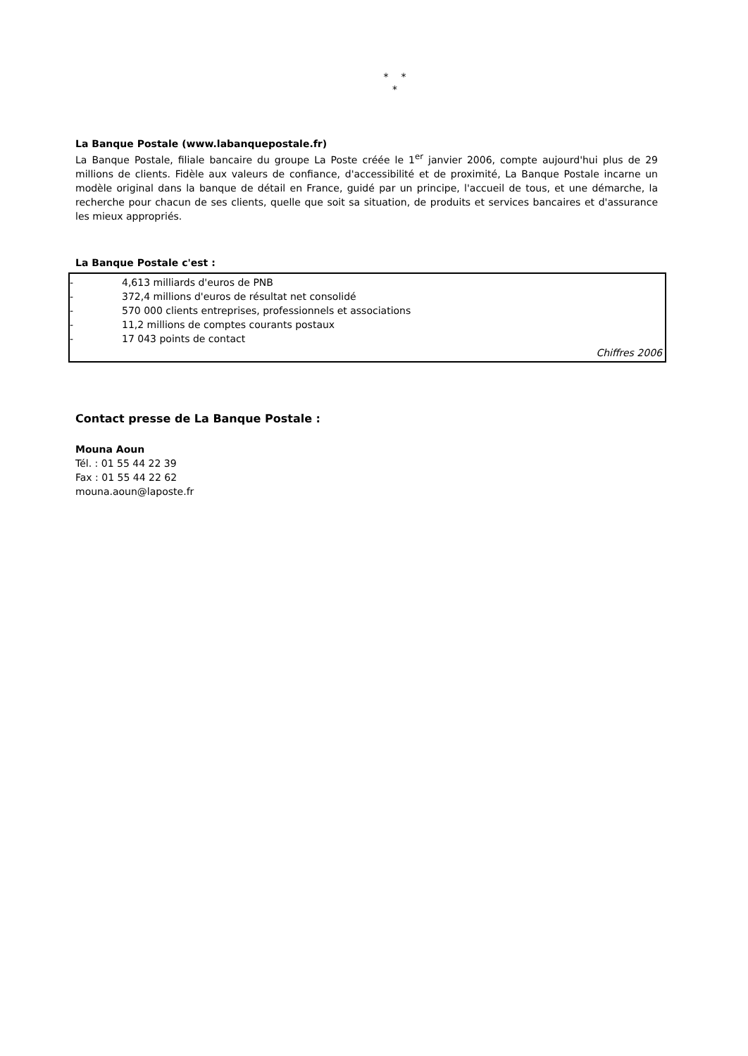* *
*
La Banque Postale (www.labanquepostale.fr)
La Banque Postale, filiale bancaire du groupe La Poste créée le 1<sup>er</sup> janvier 2006, compte aujourd'hui plus de 29 millions de clients. Fidèle aux valeurs de confiance, d'accessibilité et de proximité, La Banque Postale incarne un modèle original dans la banque de détail en France, guidé par un principe, l'accueil de tous, et une démarche, la recherche pour chacun de ses clients, quelle que soit sa situation, de produits et services bancaires et d'assurance les mieux appropriés.
La Banque Postale c'est :
- 4,613 milliards d'euros de PNB
- 372,4 millions d'euros de résultat net consolidé
- 570 000 clients entreprises, professionnels et associations
- 11,2 millions de comptes courants postaux
- 17 043 points de contact
Chiffres 2006
Contact presse de La Banque Postale :
Mouna Aoun
Tél. : 01 55 44 22 39
Fax : 01 55 44 22 62
mouna.aoun@laposte.fr